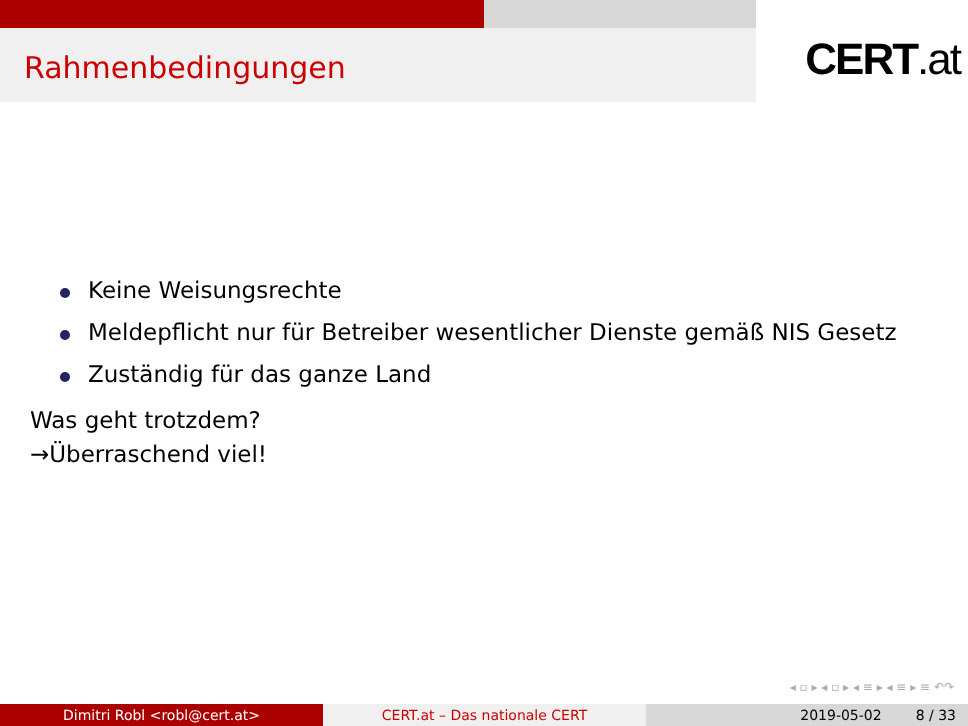Rahmenbedingungen
CERT.at
Keine Weisungsrechte
Meldepflicht nur für Betreiber wesentlicher Dienste gemäß NIS Gesetz
Zuständig für das ganze Land
Was geht trotzdem?
→Überraschend viel!
◂ ▫ ▸ ◂ ▫ ▸ ◂ ≡ ▸ ◂ ≡ ▸ ≡ ↶↷
Dimitri Robl <robl@cert.at> CERT.at – Das nationale CERT 2019-05-02 8 / 33